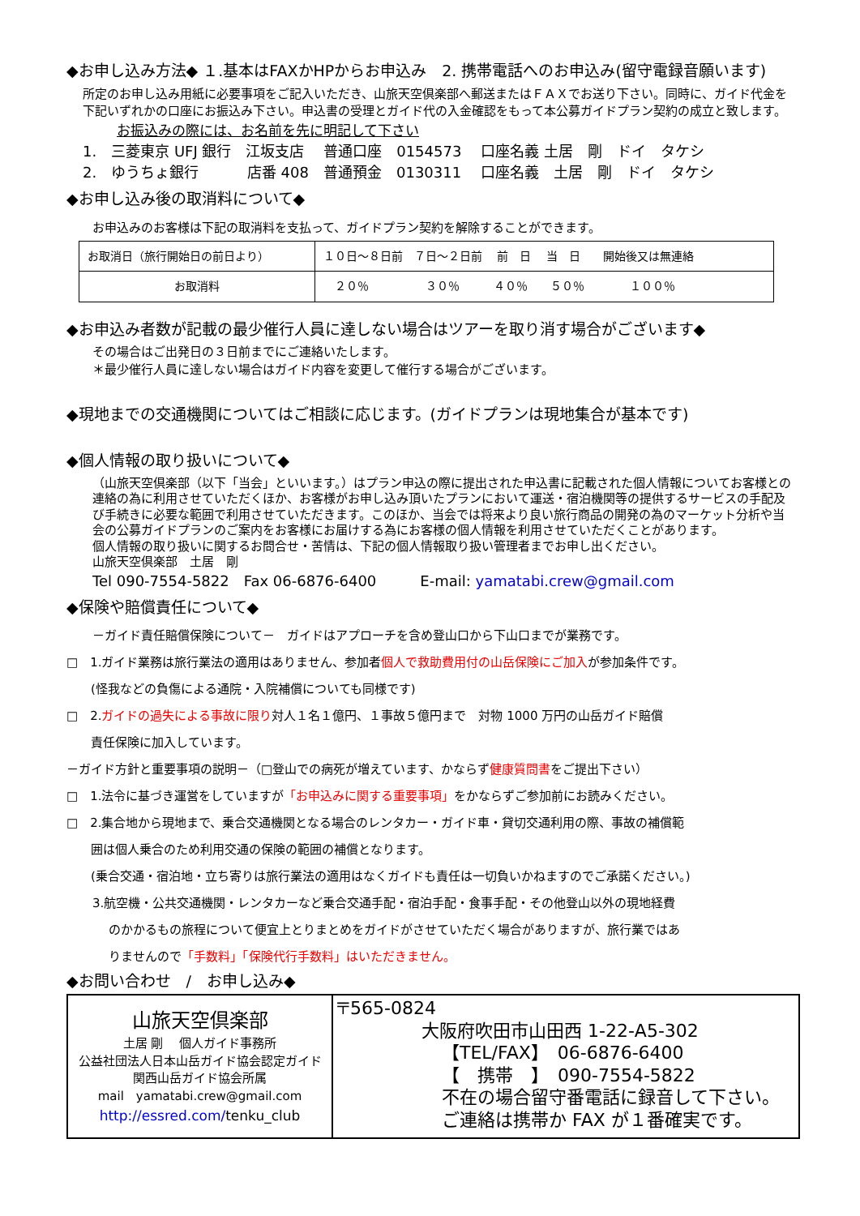◆お申し込み方法◆ １.基本はFAXかHPからお申込み　2. 携帯電話へのお申込み(留守電録音願います)
所定のお申し込み用紙に必要事項をご記入いただき、山旅天空倶楽部へ郵送またはＦＡＸでお送り下さい。同時に、ガイド代金を下記いずれかの口座にお振込み下さい。申込書の受理とガイド代の入金確認をもって本公募ガイドプラン契約の成立と致します。
お振込みの際には、お名前を先に明記して下さい
1.　三菱東京 UFJ 銀行　江坂支店　 普通口座　0154573　 口座名義 土居　剛　ドイ　タケシ
2.　ゆうちょ銀行　　　 店番 408　普通預金　0130311　 口座名義　土居　剛　ドイ　タケシ
◆お申し込み後の取消料について◆
お申込みのお客様は下記の取消料を支払って、ガイドプラン契約を解除することができます。
| お取消日（旅行開始日の前日より） | １０日～８日前 ７日～２日前 前 日 当 日 開始後又は無連絡 |
| お取消料 | ２０％ ３０％ ４０％ ５０％ １００％ |
◆お申込み者数が記載の最少催行人員に達しない場合はツアーを取り消す場合がございます◆
その場合はご出発日の３日前までにご連絡いたします。
＊最少催行人員に達しない場合はガイド内容を変更して催行する場合がございます。
◆現地までの交通機関についてはご相談に応じます。(ガイドプランは現地集合が基本です)
◆個人情報の取り扱いについて◆
（山旅天空倶楽部（以下「当会」といいます。）はプラン申込の際に提出された申込書に記載された個人情報についてお客様との連絡の為に利用させていただくほか、お客様がお申し込み頂いたプランにおいて運送・宿泊機関等の提供するサービスの手配及び手続きに必要な範囲で利用させていただきます。このほか、当会では将来より良い旅行商品の開発の為のマーケット分析や当会の公募ガイドプランのご案内をお客様にお届けする為にお客様の個人情報を利用させていただくことがあります。
個人情報の取り扱いに関するお問合せ・苦情は、下記の個人情報取り扱い管理者までお申し出ください。
山旅天空倶楽部　土居　剛
Tel 090-7554-5822　Fax 06-6876-6400　　　E-mail: yamatabi.crew@gmail.com
◆保険や賠償責任について◆
－ガイド責任賠償保険について－　ガイドはアプローチを含め登山口から下山口までが業務です。
□　1.ガイド業務は旅行業法の適用はありません、参加者個人で救助費用付の山岳保険にご加入が参加条件です。
(怪我などの負傷による通院・入院補償についても同様です)
□　2.ガイドの過失による事故に限り対人１名１億円、１事故５億円まで　対物 1000 万円の山岳ガイド賠償
責任保険に加入しています。
－ガイド方針と重要事項の説明－（□登山での病死が増えています、かならず健康質問書をご提出下さい）
□　1.法令に基づき運営をしていますが「お申込みに関する重要事項」をかならずご参加前にお読みください。
□　2.集合地から現地まで、乗合交通機関となる場合のレンタカー・ガイド車・貸切交通利用の際、事故の補償範
囲は個人乗合のため利用交通の保険の範囲の補償となります。
(乗合交通・宿泊地・立ち寄りは旅行業法の適用はなくガイドも責任は一切負いかねますのでご承諾ください。)
3.航空機・公共交通機関・レンタカーなど乗合交通手配・宿泊手配・食事手配・その他登山以外の現地経費
のかかるもの旅程について便宜上とりまとめをガイドがさせていただく場合がありますが、旅行業ではあ
りませんので「手数料」「保険代行手数料」はいただきません。
◆お問い合わせ　/　お申し込み◆
| 山旅天空倶楽部 土居 剛 個人ガイド事務所 公益社団法人日本山岳ガイド協会認定ガイド 関西山岳ガイド協会所属 mail yamatabi.crew@gmail.com http://essred.com/ tenku_club | 〒565-0824 大阪府吹田市山田西 1-22-A5-302 【TEL/FAX】 06-6876-6400 【 携帯 】 090-7554-5822 不在の場合留守番電話に録音して下さい。 ご連絡は携帯か FAX が１番確実です。 |